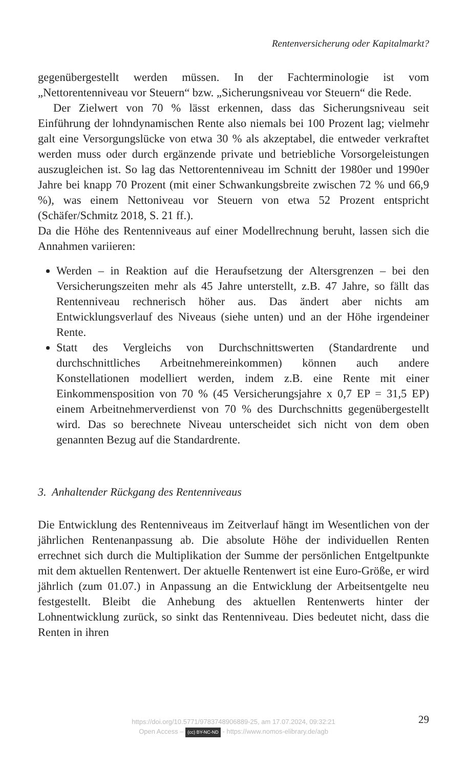Rentenversicherung oder Kapitalmarkt?
gegenübergestellt werden müssen. In der Fachterminologie ist vom „Nettorentenniveau vor Steuern“ bzw. „Sicherungsniveau vor Steuern“ die Rede.
Der Zielwert von 70 % lässt erkennen, dass das Sicherungsniveau seit Einführung der lohndynamischen Rente also niemals bei 100 Prozent lag; vielmehr galt eine Versorgungslücke von etwa 30 % als akzeptabel, die entweder verkraftet werden muss oder durch ergänzende private und betriebliche Vorsorgeleistungen auszugleichen ist. So lag das Nettorentenniveau im Schnitt der 1980er und 1990er Jahre bei knapp 70 Prozent (mit einer Schwankungsbreite zwischen 72 % und 66,9 %), was einem Nettoniveau vor Steuern von etwa 52 Prozent entspricht (Schäfer/Schmitz 2018, S. 21 ff.).
Da die Höhe des Rentenniveaus auf einer Modellrechnung beruht, lassen sich die Annahmen variieren:
Werden – in Reaktion auf die Heraufsetzung der Altersgrenzen – bei den Versicherungszeiten mehr als 45 Jahre unterstellt, z.B. 47 Jahre, so fällt das Rentenniveau rechnerisch höher aus. Das ändert aber nichts am Entwicklungsverlauf des Niveaus (siehe unten) und an der Höhe irgendeiner Rente.
Statt des Vergleichs von Durchschnittswerten (Standardrente und durchschnittliches Arbeitnehmereinkommen) können auch andere Konstellationen modelliert werden, indem z.B. eine Rente mit einer Einkommensposition von 70 % (45 Versicherungsjahre x 0,7 EP = 31,5 EP) einem Arbeitnehmerverdienst von 70 % des Durchschnitts gegenübergestellt wird. Das so berechnete Niveau unterscheidet sich nicht von dem oben genannten Bezug auf die Standardrente.
3. Anhaltender Rückgang des Rentenniveaus
Die Entwicklung des Rentenniveaus im Zeitverlauf hängt im Wesentlichen von der jährlichen Rentenanpassung ab. Die absolute Höhe der individuellen Renten errechnet sich durch die Multiplikation der Summe der persönlichen Entgeltpunkte mit dem aktuellen Rentenwert. Der aktuelle Rentenwert ist eine Euro-Größe, er wird jährlich (zum 01.07.) in Anpassung an die Entwicklung der Arbeitsentgelte neu festgestellt. Bleibt die Anhebung des aktuellen Rentenwerts hinter der Lohnentwicklung zurück, so sinkt das Rentenniveau. Dies bedeutet nicht, dass die Renten in ihren
https://doi.org/10.5771/9783748906889-25, am 17.07.2024, 09:32:21
Open Access – (cc) BY-NC-ND - https://www.nomos-elibrary.de/agb
29